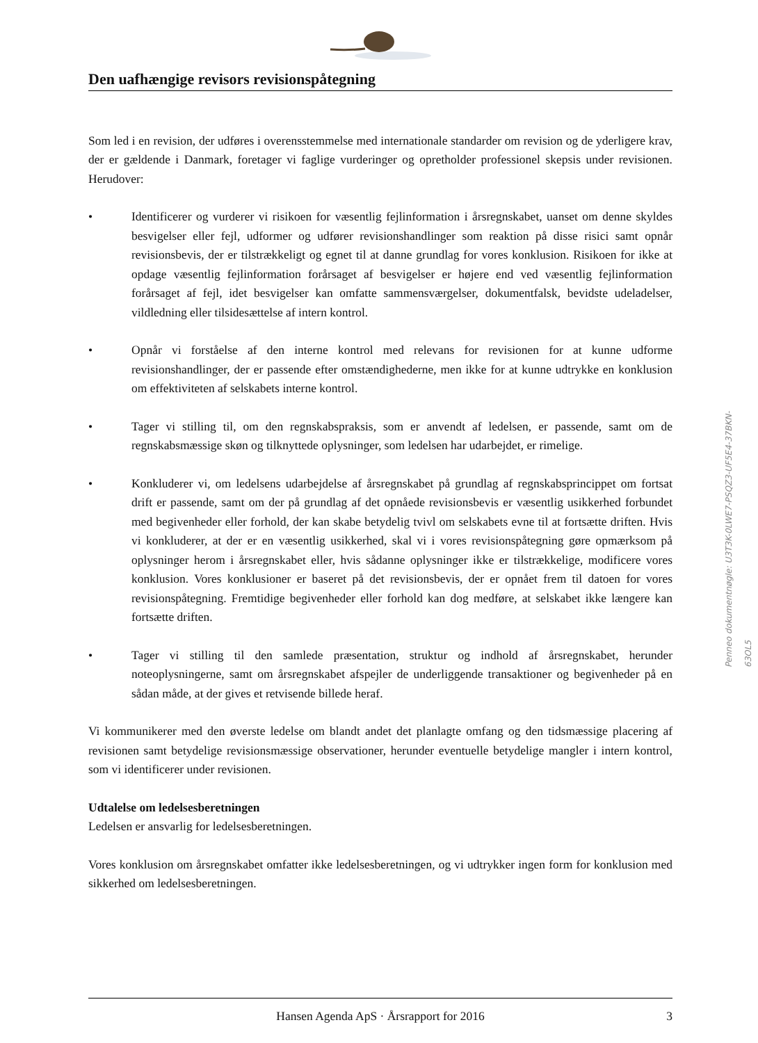Den uafhængige revisors revisionspåtegning
Som led i en revision, der udføres i overensstemmelse med internationale standarder om revision og de yderligere krav, der er gældende i Danmark, foretager vi faglige vurderinger og opretholder professionel skepsis under revisionen. Herudover:
• Identificerer og vurderer vi risikoen for væsentlig fejlinformation i årsregnskabet, uanset om denne skyldes besvigelser eller fejl, udformer og udfører revisionshandlinger som reaktion på disse risici samt opnår revisionsbevis, der er tilstrækkeligt og egnet til at danne grundlag for vores konklusion. Risikoen for ikke at opdage væsentlig fejlinformation forårsaget af besvigelser er højere end ved væsentlig fejlinformation forårsaget af fejl, idet besvigelser kan omfatte sammensværgelser, dokumentfalsk, bevidste udeladelser, vildledning eller tilsidesættelse af intern kontrol.
• Opnår vi forståelse af den interne kontrol med relevans for revisionen for at kunne udforme revisionshandlinger, der er passende efter omstændighederne, men ikke for at kunne udtrykke en konklusion om effektiviteten af selskabets interne kontrol.
• Tager vi stilling til, om den regnskabspraksis, som er anvendt af ledelsen, er passende, samt om de regnskabsmæssige skøn og tilknyttede oplysninger, som ledelsen har udarbejdet, er rimelige.
• Konkluderer vi, om ledelsens udarbejdelse af årsregnskabet på grundlag af regnskabsprincippet om fortsat drift er passende, samt om der på grundlag af det opnåede revisionsbevis er væsentlig usikkerhed forbundet med begivenheder eller forhold, der kan skabe betydelig tvivl om selskabets evne til at fortsætte driften. Hvis vi konkluderer, at der er en væsentlig usikkerhed, skal vi i vores revisionspåtegning gøre opmærksom på oplysninger herom i årsregnskabet eller, hvis sådanne oplysninger ikke er tilstrækkelige, modificere vores konklusion. Vores konklusioner er baseret på det revisionsbevis, der er opnået frem til datoen for vores revisionspåtegning. Fremtidige begivenheder eller forhold kan dog medføre, at selskabet ikke længere kan fortsætte driften.
• Tager vi stilling til den samlede præsentation, struktur og indhold af årsregnskabet, herunder noteoplysningerne, samt om årsregnskabet afspejler de underliggende transaktioner og begivenheder på en sådan måde, at der gives et retvisende billede heraf.
Vi kommunikerer med den øverste ledelse om blandt andet det planlagte omfang og den tidsmæssige placering af revisionen samt betydelige revisionsmæssige observationer, herunder eventuelle betydelige mangler i intern kontrol, som vi identificerer under revisionen.
Udtalelse om ledelsesberetningen
Ledelsen er ansvarlig for ledelsesberetningen.
Vores konklusion om årsregnskabet omfatter ikke ledelsesberetningen, og vi udtrykker ingen form for konklusion med sikkerhed om ledelsesberetningen.
Penneo dokumentnøgle: U3T3K-0LWE7-PSQZ3-UF5E4-37BKN-63OL5
Hansen Agenda ApS · Årsrapport for 2016 3